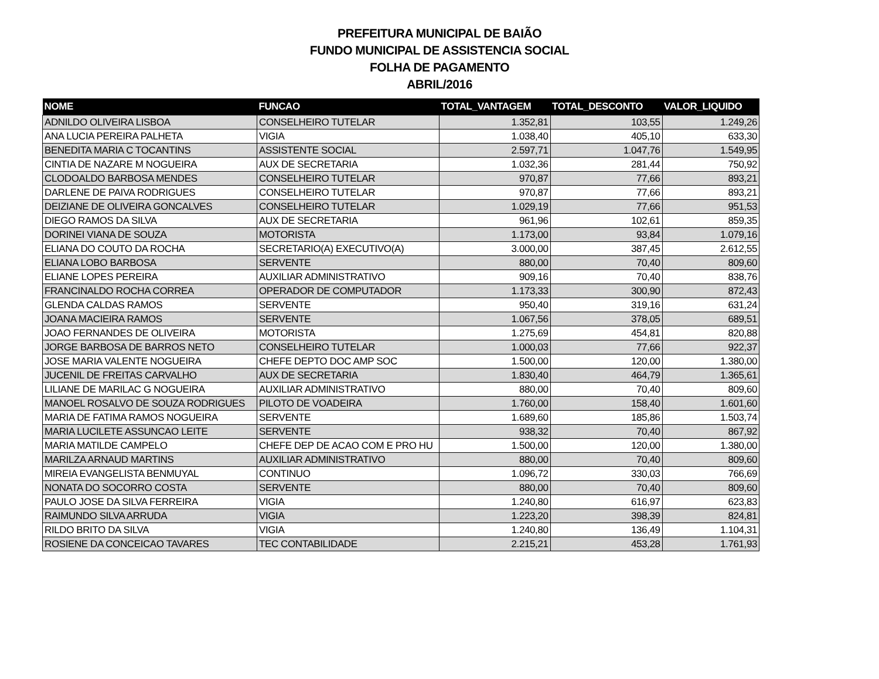PREFEITURA MUNICIPAL DE BAIÃO
FUNDO MUNICIPAL DE ASSISTENCIA SOCIAL
FOLHA DE PAGAMENTO
ABRIL/2016
| NOME | FUNCAO | TOTAL_VANTAGEM | TOTAL_DESCONTO | VALOR_LIQUIDO |
| --- | --- | --- | --- | --- |
| ADNILDO OLIVEIRA LISBOA | CONSELHEIRO TUTELAR | 1.352,81 | 103,55 | 1.249,26 |
| ANA LUCIA PEREIRA PALHETA | VIGIA | 1.038,40 | 405,10 | 633,30 |
| BENEDITA MARIA C TOCANTINS | ASSISTENTE SOCIAL | 2.597,71 | 1.047,76 | 1.549,95 |
| CINTIA DE NAZARE M NOGUEIRA | AUX DE SECRETARIA | 1.032,36 | 281,44 | 750,92 |
| CLODOALDO BARBOSA MENDES | CONSELHEIRO TUTELAR | 970,87 | 77,66 | 893,21 |
| DARLENE DE PAIVA RODRIGUES | CONSELHEIRO TUTELAR | 970,87 | 77,66 | 893,21 |
| DEIZIANE DE OLIVEIRA GONCALVES | CONSELHEIRO TUTELAR | 1.029,19 | 77,66 | 951,53 |
| DIEGO RAMOS DA SILVA | AUX DE SECRETARIA | 961,96 | 102,61 | 859,35 |
| DORINEI VIANA DE SOUZA | MOTORISTA | 1.173,00 | 93,84 | 1.079,16 |
| ELIANA DO COUTO DA ROCHA | SECRETARIO(A) EXECUTIVO(A) | 3.000,00 | 387,45 | 2.612,55 |
| ELIANA LOBO BARBOSA | SERVENTE | 880,00 | 70,40 | 809,60 |
| ELIANE LOPES PEREIRA | AUXILIAR ADMINISTRATIVO | 909,16 | 70,40 | 838,76 |
| FRANCINALDO ROCHA CORREA | OPERADOR DE COMPUTADOR | 1.173,33 | 300,90 | 872,43 |
| GLENDA CALDAS RAMOS | SERVENTE | 950,40 | 319,16 | 631,24 |
| JOANA MACIEIRA RAMOS | SERVENTE | 1.067,56 | 378,05 | 689,51 |
| JOAO FERNANDES DE OLIVEIRA | MOTORISTA | 1.275,69 | 454,81 | 820,88 |
| JORGE BARBOSA DE BARROS NETO | CONSELHEIRO TUTELAR | 1.000,03 | 77,66 | 922,37 |
| JOSE MARIA VALENTE NOGUEIRA | CHEFE DEPTO DOC AMP SOC | 1.500,00 | 120,00 | 1.380,00 |
| JUCENIL DE FREITAS CARVALHO | AUX DE SECRETARIA | 1.830,40 | 464,79 | 1.365,61 |
| LILIANE DE MARILAC G NOGUEIRA | AUXILIAR ADMINISTRATIVO | 880,00 | 70,40 | 809,60 |
| MANOEL ROSALVO DE SOUZA RODRIGUES | PILOTO DE VOADEIRA | 1.760,00 | 158,40 | 1.601,60 |
| MARIA DE FATIMA RAMOS NOGUEIRA | SERVENTE | 1.689,60 | 185,86 | 1.503,74 |
| MARIA LUCILETE ASSUNCAO LEITE | SERVENTE | 938,32 | 70,40 | 867,92 |
| MARIA MATILDE CAMPELO | CHEFE DEP DE ACAO COM E PRO HU | 1.500,00 | 120,00 | 1.380,00 |
| MARILZA ARNAUD MARTINS | AUXILIAR ADMINISTRATIVO | 880,00 | 70,40 | 809,60 |
| MIREIA EVANGELISTA BENMUYAL | CONTINUO | 1.096,72 | 330,03 | 766,69 |
| NONATA DO SOCORRO COSTA | SERVENTE | 880,00 | 70,40 | 809,60 |
| PAULO JOSE DA SILVA FERREIRA | VIGIA | 1.240,80 | 616,97 | 623,83 |
| RAIMUNDO SILVA ARRUDA | VIGIA | 1.223,20 | 398,39 | 824,81 |
| RILDO BRITO DA SILVA | VIGIA | 1.240,80 | 136,49 | 1.104,31 |
| ROSIENE DA CONCEICAO TAVARES | TEC CONTABILIDADE | 2.215,21 | 453,28 | 1.761,93 |